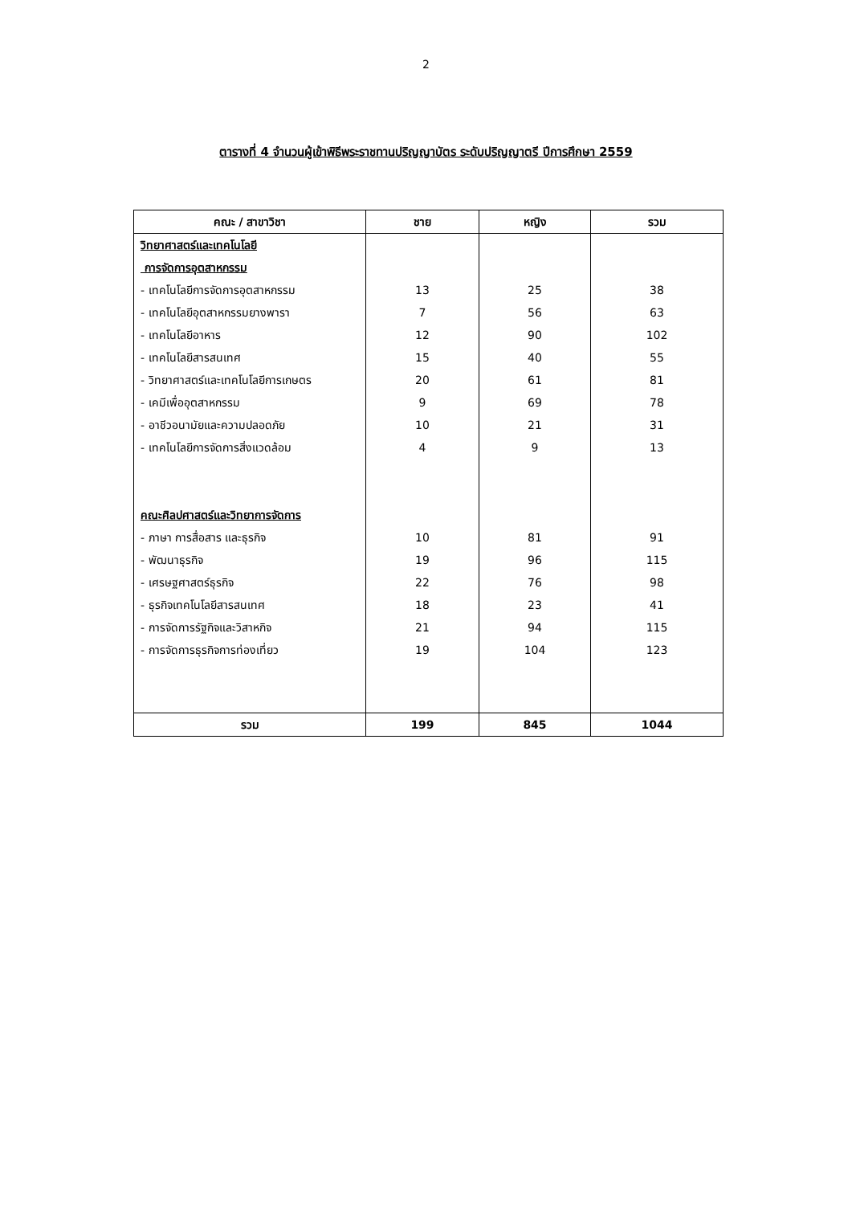2
ตารางที่ 4 จำนวนผู้เข้าพิธีพระราชทานปริญญาบัตร ระดับปริญญาตรี ปีการศึกษา 2559
| คณะ / สาขาวิชา | ชาย | หญิง | รวม |
| --- | --- | --- | --- |
| วิทยาศาสตร์และเทคโนโลยี | | | |
| การจัดการอุตสาหกรรม | | | |
| - เทคโนโลยีการจัดการอุตสาหกรรม | 13 | 25 | 38 |
| - เทคโนโลยีอุตสาหกรรมยางพารา | 7 | 56 | 63 |
| - เทคโนโลยีอาหาร | 12 | 90 | 102 |
| - เทคโนโลยีสารสนเทศ | 15 | 40 | 55 |
| - วิทยาศาสตร์และเทคโนโลยีการเกษตร | 20 | 61 | 81 |
| - เคมีเพื่ออุตสาหกรรม | 9 | 69 | 78 |
| - อาชีวอนามัยและความปลอดภัย | 10 | 21 | 31 |
| - เทคโนโลยีการจัดการสิ่งแวดล้อม | 4 | 9 | 13 |
| คณะศิลปศาสตร์และวิทยาการจัดการ | | | |
| - ภาษา การสื่อสาร และธุรกิจ | 10 | 81 | 91 |
| - พัฒนาธุรกิจ | 19 | 96 | 115 |
| - เศรษฐศาสตร์ธุรกิจ | 22 | 76 | 98 |
| - ธุรกิจเทคโนโลยีสารสนเทศ | 18 | 23 | 41 |
| - การจัดการรัฐกิจและวิสาหกิจ | 21 | 94 | 115 |
| - การจัดการธุรกิจการท่องเที่ยว | 19 | 104 | 123 |
| รวม | 199 | 845 | 1044 |